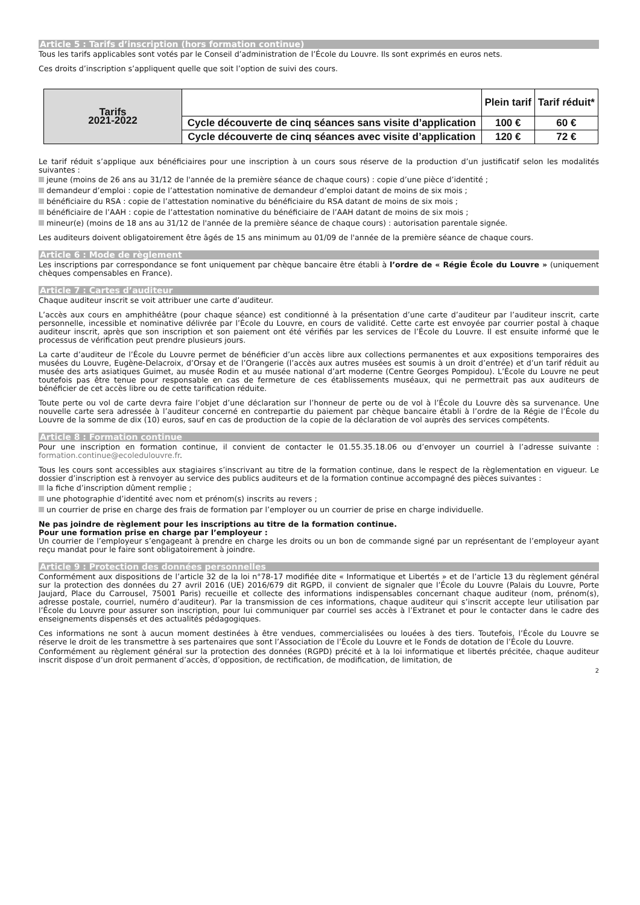Article 5 : Tarifs d’inscription (hors formation continue)
Tous les tarifs applicables sont votés par le Conseil d’administration de l’École du Louvre. Ils sont exprimés en euros nets.
Ces droits d’inscription s’appliquent quelle que soit l’option de suivi des cours.
| Tarifs 2021-2022 | | Plein tarif | Tarif réduit* |
| | Cycle découverte de cinq séances sans visite d’application | 100 € | 60 € |
| | Cycle découverte de cinq séances avec visite d’application | 120 € | 72 € |
Le tarif réduit s’applique aux bénéficiaires pour une inscription à un cours sous réserve de la production d’un justificatif selon les modalités suivantes :
jeune (moins de 26 ans au 31/12 de l'année de la première séance de chaque cours) : copie d’une pièce d’identité ;
demandeur d’emploi : copie de l’attestation nominative de demandeur d’emploi datant de moins de six mois ;
bénéficiaire du RSA : copie de l’attestation nominative du bénéficiaire du RSA datant de moins de six mois ;
bénéficiaire de l’AAH : copie de l’attestation nominative du bénéficiaire de l’AAH datant de moins de six mois ;
mineur(e) (moins de 18 ans au 31/12 de l'année de la première séance de chaque cours) : autorisation parentale signée.
Les auditeurs doivent obligatoirement être âgés de 15 ans minimum au 01/09 de l'année de la première séance de chaque cours.
Article 6 : Mode de règlement
Les inscriptions par correspondance se font uniquement par chèque bancaire être établi à l’ordre de « Régie École du Louvre » (uniquement chèques compensables en France).
Article 7 : Cartes d’auditeur
Chaque auditeur inscrit se voit attribuer une carte d’auditeur.
L’accès aux cours en amphithéâtre (pour chaque séance) est conditionné à la présentation d’une carte d’auditeur par l’auditeur inscrit, carte personnelle, incessible et nominative délivrée par l’École du Louvre, en cours de validité. Cette carte est envoyée par courrier postal à chaque auditeur inscrit, après que son inscription et son paiement ont été vérifiés par les services de l’École du Louvre. Il est ensuite informé que le processus de vérification peut prendre plusieurs jours.
La carte d’auditeur de l’École du Louvre permet de bénéficier d’un accès libre aux collections permanentes et aux expositions temporaires des musées du Louvre, Eugène-Delacroix, d’Orsay et de l’Orangerie (l’accès aux autres musées est soumis à un droit d’entrée) et d’un tarif réduit au musée des arts asiatiques Guimet, au musée Rodin et au musée national d’art moderne (Centre Georges Pompidou). L’École du Louvre ne peut toutefois pas être tenue pour responsable en cas de fermeture de ces établissements muséaux, qui ne permettrait pas aux auditeurs de bénéficier de cet accès libre ou de cette tarification réduite.
Toute perte ou vol de carte devra faire l’objet d’une déclaration sur l’honneur de perte ou de vol à l’École du Louvre dès sa survenance. Une nouvelle carte sera adressée à l’auditeur concerné en contrepartie du paiement par chèque bancaire établi à l’ordre de la Régie de l’École du Louvre de la somme de dix (10) euros, sauf en cas de production de la copie de la déclaration de vol auprès des services compétents.
Article 8 : Formation continue
Pour une inscription en formation continue, il convient de contacter le 01.55.35.18.06 ou d’envoyer un courriel à l’adresse suivante : formation.continue@ecoledulouvre.fr.
Tous les cours sont accessibles aux stagiaires s’inscrivant au titre de la formation continue, dans le respect de la règlementation en vigueur. Le dossier d’inscription est à renvoyer au service des publics auditeurs et de la formation continue accompagné des pièces suivantes :
la fiche d’inscription dûment remplie ;
une photographie d’identité avec nom et prénom(s) inscrits au revers ;
un courrier de prise en charge des frais de formation par l’employer ou un courrier de prise en charge individuelle.
Ne pas joindre de règlement pour les inscriptions au titre de la formation continue.
Pour une formation prise en charge par l’employeur :
Un courrier de l’employeur s’engageant à prendre en charge les droits ou un bon de commande signé par un représentant de l’employeur ayant reçu mandat pour le faire sont obligatoirement à joindre.
Article 9 : Protection des données personnelles
Conformément aux dispositions de l’article 32 de la loi n°78-17 modifiée dite « Informatique et Libertés » et de l’article 13 du règlement général sur la protection des données du 27 avril 2016 (UE) 2016/679 dit RGPD, il convient de signaler que l’École du Louvre (Palais du Louvre, Porte Jaujard, Place du Carrousel, 75001 Paris) recueille et collecte des informations indispensables concernant chaque auditeur (nom, prénom(s), adresse postale, courriel, numéro d’auditeur). Par la transmission de ces informations, chaque auditeur qui s’inscrit accepte leur utilisation par l’École du Louvre pour assurer son inscription, pour lui communiquer par courriel ses accès à l’Extranet et pour le contacter dans le cadre des enseignements dispensés et des actualités pédagogiques.
Ces informations ne sont à aucun moment destinées à être vendues, commercialisées ou louées à des tiers. Toutefois, l’École du Louvre se réserve le droit de les transmettre à ses partenaires que sont l’Association de l’École du Louvre et le Fonds de dotation de l’École du Louvre.
Conformément au règlement général sur la protection des données (RGPD) précité et à la loi informatique et libertés précitée, chaque auditeur inscrit dispose d’un droit permanent d’accès, d’opposition, de rectification, de modification, de limitation, de
2